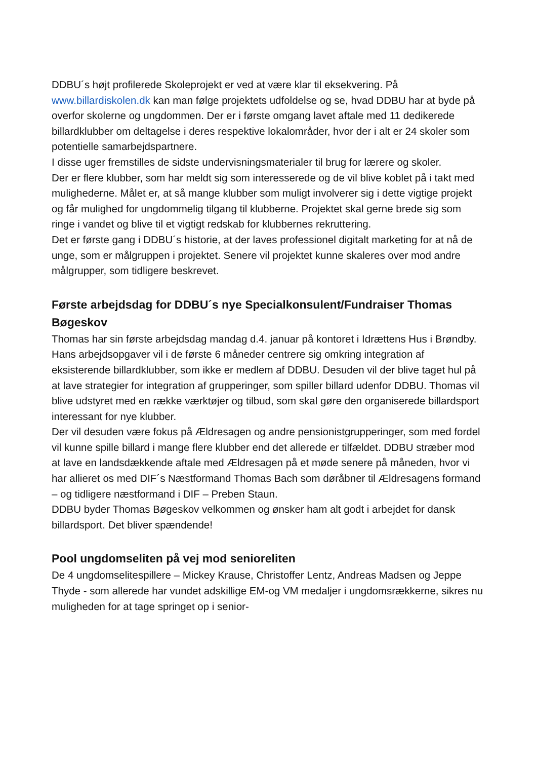DDBU´s højt profilerede Skoleprojekt er ved at være klar til eksekvering. På www.billardiskolen.dk kan man følge projektets udfoldelse og se, hvad DDBU har at byde på overfor skolerne og ungdommen. Der er i første omgang lavet aftale med 11 dedikerede billardklubber om deltagelse i deres respektive lokalområder, hvor der i alt er 24 skoler som potentielle samarbejdspartnere.
I disse uger fremstilles de sidste undervisningsmaterialer til brug for lærere og skoler.
Der er flere klubber, som har meldt sig som interesserede og de vil blive koblet på i takt med mulighederne. Målet er, at så mange klubber som muligt involverer sig i dette vigtige projekt og får mulighed for ungdommelig tilgang til klubberne. Projektet skal gerne brede sig som ringe i vandet og blive til et vigtigt redskab for klubbernes rekruttering.
Det er første gang i DDBU´s historie, at der laves professionel digitalt marketing for at nå de unge, som er målgruppen i projektet. Senere vil projektet kunne skaleres over mod andre målgrupper, som tidligere beskrevet.
Første arbejdsdag for DDBU´s nye Specialkonsulent/Fundraiser Thomas Bøgeskov
Thomas har sin første arbejdsdag mandag d.4. januar på kontoret i Idrættens Hus i Brøndby.
Hans arbejdsopgaver vil i de første 6 måneder centrere sig omkring integration af eksisterende billardklubber, som ikke er medlem af DDBU. Desuden vil der blive taget hul på at lave strategier for integration af grupperinger, som spiller billard udenfor DDBU. Thomas vil blive udstyret med en række værktøjer og tilbud, som skal gøre den organiserede billardsport interessant for nye klubber.
Der vil desuden være fokus på Ældresagen og andre pensionistgrupperinger, som med fordel vil kunne spille billard i mange flere klubber end det allerede er tilfældet. DDBU stræber mod at lave en landsdækkende aftale med Ældresagen på et møde senere på måneden, hvor vi har allieret os med DIF´s Næstformand Thomas Bach som døråbner til Ældresagens formand – og tidligere næstformand i DIF – Preben Staun.
DDBU byder Thomas Bøgeskov velkommen og ønsker ham alt godt i arbejdet for dansk billardsport. Det bliver spændende!
Pool ungdomseliten på vej mod senioreliten
De 4 ungdomselitespillere – Mickey Krause, Christoffer Lentz, Andreas Madsen og Jeppe Thyde - som allerede har vundet adskillige EM-og VM medaljer i ungdomsrækkerne, sikres nu muligheden for at tage springet op i senior-